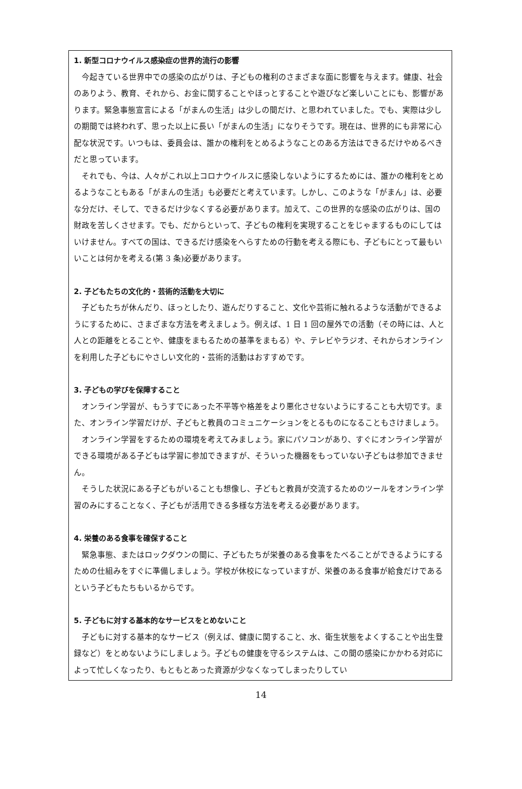1. 新型コロナウイルス感染症の世界的流行の影響
今起きている世界中での感染の広がりは、子どもの権利のさまざまな面に影響を与えます。健康、社会のありよう、教育、それから、お金に関することやほっとすることや遊びなど楽しいことにも、影響があります。緊急事態宣言による「がまんの生活」は少しの間だけ、と思われていました。でも、実際は少しの期間では終われず、思った以上に長い「がまんの生活」になりそうです。現在は、世界的にも非常に心配な状況です。いつもは、委員会は、誰かの権利をとめるようなことのある方法はできるだけやめるべきだと思っています。
それでも、今は、人々がこれ以上コロナウイルスに感染しないようにするためには、誰かの権利をとめるようなこともある「がまんの生活」も必要だと考えています。しかし、このような「がまん」は、必要な分だけ、そして、できるだけ少なくする必要があります。加えて、この世界的な感染の広がりは、国の財政を苦しくさせます。でも、だからといって、子どもの権利を実現することをじゃまするものにしてはいけません。すべての国は、できるだけ感染をへらすための行動を考える際にも、子どもにとって最もいいことは何かを考える(第 3 条)必要があります。
2. 子どもたちの文化的・芸術的活動を大切に
子どもたちが休んだり、ほっとしたり、遊んだりすること、文化や芸術に触れるような活動ができるようにするために、さまざまな方法を考えましょう。例えば、1 日 1 回の屋外での活動（その時には、人と人との距離をとることや、健康をまもるための基準をまもる）や、テレビやラジオ、それからオンラインを利用した子どもにやさしい文化的・芸術的活動はおすすめです。
3. 子どもの学びを保障すること
オンライン学習が、もうすでにあった不平等や格差をより悪化させないようにすることも大切です。また、オンライン学習だけが、子どもと教員のコミュニケーションをとるものになることもさけましょう。
オンライン学習をするための環境を考えてみましょう。家にパソコンがあり、すぐにオンライン学習ができる環境がある子どもは学習に参加できますが、そういった機器をもっていない子どもは参加できません。
そうした状況にある子どもがいることも想像し、子どもと教員が交流するためのツールをオンライン学習のみにすることなく、子どもが活用できる多様な方法を考える必要があります。
4. 栄養のある食事を確保すること
緊急事態、またはロックダウンの間に、子どもたちが栄養のある食事をたべることができるようにするための仕組みをすぐに準備しましょう。学校が休校になっていますが、栄養のある食事が給食だけであるという子どもたちもいるからです。
5. 子どもに対する基本的なサービスをとめないこと
子どもに対する基本的なサービス（例えば、健康に関すること、水、衛生状態をよくすることや出生登録など）をとめないようにしましょう。子どもの健康を守るシステムは、この間の感染にかかわる対応によって忙しくなったり、もともとあった資源が少なくなってしまったりしてい
14